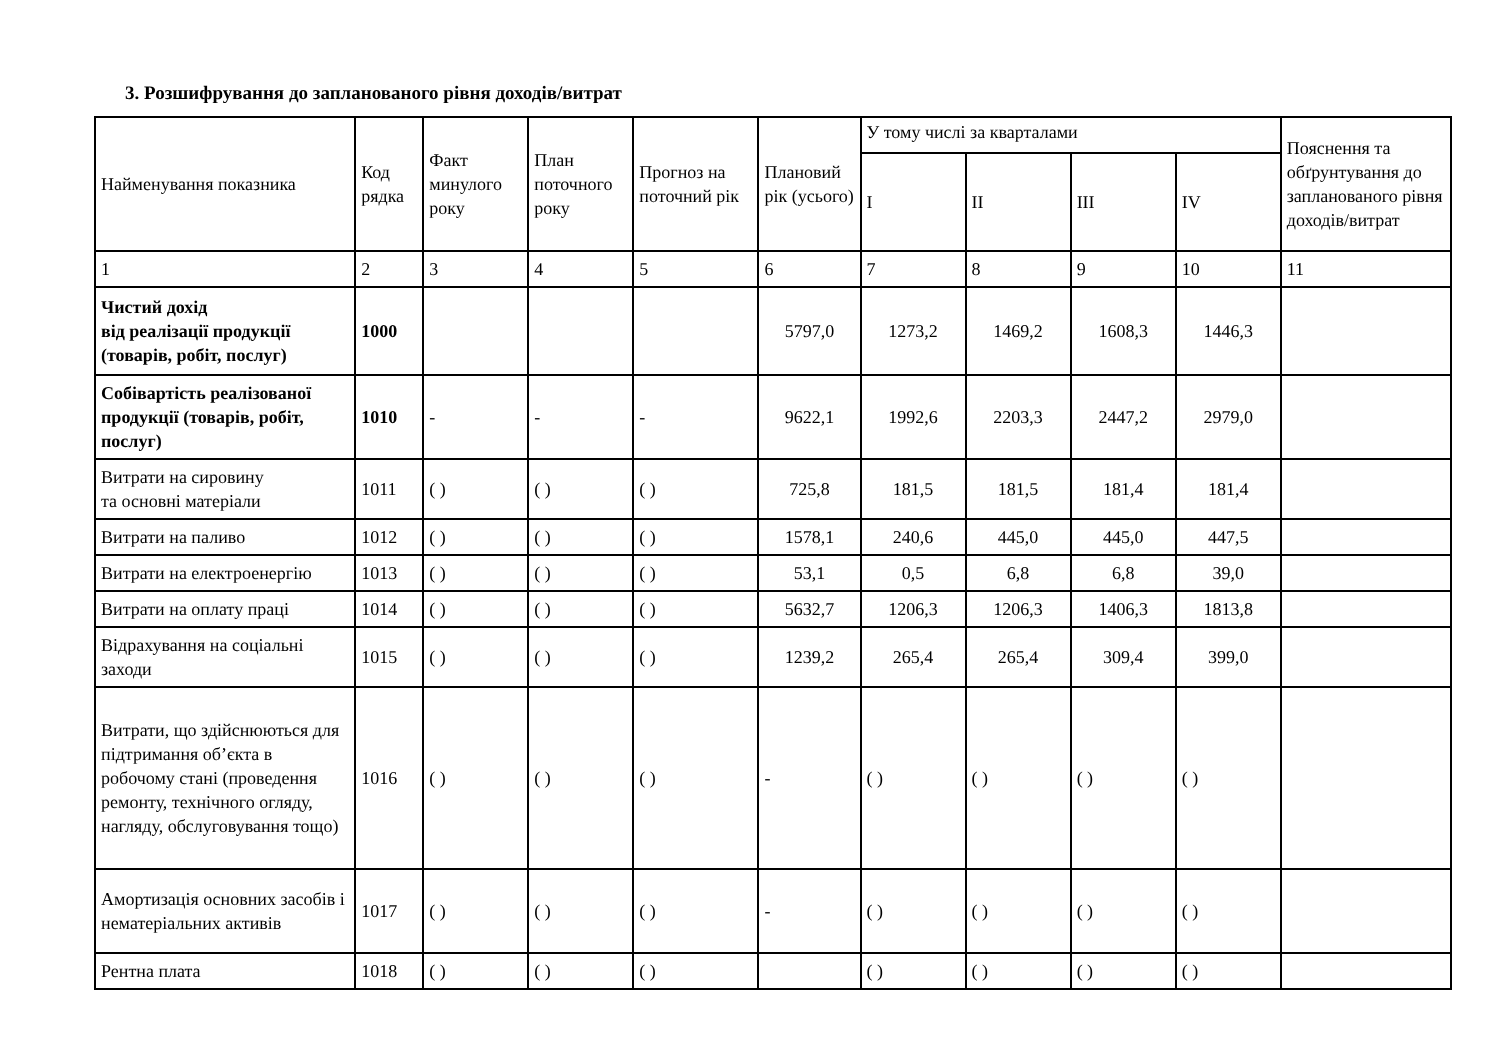3. Розшифрування до запланованого рівня доходів/витрат
| Найменування показника | Код рядка | Факт минулого року | План поточного року | Прогноз на поточний рік | Плановий рік (усього) | У тому числі за кварталами | | | | Пояснення та обґрунтування до запланованого рівня доходів/витрат |
| --- | --- | --- | --- | --- | --- | --- | --- | --- | --- | --- |
| | | | | | | I | II | III | IV | |
| 1 | 2 | 3 | 4 | 5 | 6 | 7 | 8 | 9 | 10 | 11 |
| Чистий дохід від реалізації продукції (товарів, робіт, послуг) | 1000 | | | | 5797,0 | 1273,2 | 1469,2 | 1608,3 | 1446,3 | |
| Собівартість реалізованої продукції (товарів, робіт, послуг) | 1010 | - | - | - | 9622,1 | 1992,6 | 2203,3 | 2447,2 | 2979,0 | |
| Витрати на сировину та основні матеріали | 1011 | ( ) | ( ) | ( ) | 725,8 | 181,5 | 181,5 | 181,4 | 181,4 | |
| Витрати на паливо | 1012 | ( ) | ( ) | ( ) | 1578,1 | 240,6 | 445,0 | 445,0 | 447,5 | |
| Витрати на електроенергію | 1013 | ( ) | ( ) | ( ) | 53,1 | 0,5 | 6,8 | 6,8 | 39,0 | |
| Витрати на оплату праці | 1014 | ( ) | ( ) | ( ) | 5632,7 | 1206,3 | 1206,3 | 1406,3 | 1813,8 | |
| Відрахування на соціальні заходи | 1015 | ( ) | ( ) | ( ) | 1239,2 | 265,4 | 265,4 | 309,4 | 399,0 | |
| Витрати, що здійснюються для підтримання об’єкта в робочому стані (проведення ремонту, технічного огляду, нагляду, обслуговування тощо) | 1016 | ( ) | ( ) | ( ) | - | ( ) | ( ) | ( ) | ( ) | |
| Амортизація основних засобів і нематеріальних активів | 1017 | ( ) | ( ) | ( ) | - | ( ) | ( ) | ( ) | ( ) | |
| Рентна плата | 1018 | ( ) | ( ) | ( ) | | ( ) | ( ) | ( ) | ( ) | |